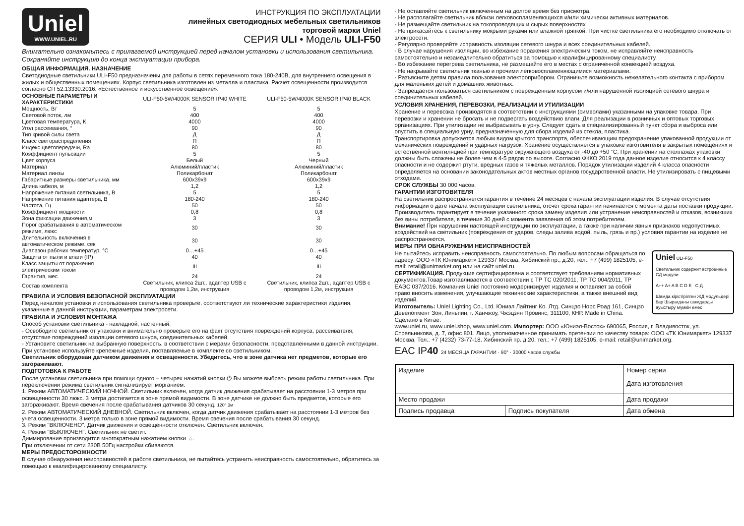Uniel
WWW.UNIEL.RU
ИНСТРУКЦИЯ ПО ЭКСПЛУАТАЦИИ
линейных светодиодных мебельных светильников
торговой марки Uniel
СЕРИЯ ULI • Модель ULI-F50
Внимательно ознакомьтесь с прилагаемой инструкцией перед началом установки и использования светильника. Сохраняйте инструкцию до конца эксплуатации прибора.
ОБЩАЯ ИНФОРМАЦИЯ. НАЗНАЧЕНИЕ
Светодиодные светильники ULI-F50 предназначены для работы в сетях переменного тока 180-240В, для внутреннего освещения в жилых и общественных помещениях. Корпус светильника изготовлен из металла и пластика. Расчет освещенности производится согласно СП 52.13330.2016. «Естественное и искусственное освещение».
| ОСНОВНЫЕ ПАРАМЕТРЫ И ХАРАКТЕРИСТИКИ | ULI-F50-5W/4000K SENSOR IP40 WHITE | ULI-F50-5W/4000K SENSOR IP40 BLACK |
| --- | --- | --- |
| Мощность, Вт | 5 | 5 |
| Световой поток, лм | 400 | 400 |
| Цветовая температура, К | 4000 | 4000 |
| Угол рассеивания, ° | 90 | 90 |
| Тип кривой силы света | Д | Д |
| Класс светораспределения | П | П |
| Индекс цветопередачи, Ra | 80 | 80 |
| Коэффициент пульсации | 5 | 5 |
| Цвет корпуса | Белый | Черный |
| Материал | Алюминий/пластик | Алюминий/пластик |
| Материал линзы | Поликарбонат | Поликарбонат |
| Габаритные размеры светильника, мм | 600х39х9 | 600х39х9 |
| Длина кабеля, м | 1,2 | 1,2 |
| Напряжение питания светильника, В | 5 | 5 |
| Напряжение питания адаптера, В | 180-240 | 180-240 |
| Частота, Гц | 50 | 50 |
| Коэффициент мощности | 0,8 | 0,8 |
| Зона фиксации движения,м | 3 | 3 |
| Порог срабатывания в автоматическом режиме, люкс | 30 | 30 |
| Длительность включения в автоматическом режиме, сек | 30 | 30 |
| Диапазон рабочих температур, °С | 0…+45 | 0…+45 |
| Защита от пыли и влаги (IP) | 40 | 40 |
| Класс защиты от поражения электрическим током | III | III |
| Гарантия, мес | 24 | 24 |
| Состав комплекта | Светильник, клипса 2шт., адаптер USB с проводом 1,2м, инструкция | Светильник, клипса 2шт., адаптер USB с проводом 1,2м, инструкция |
ПРАВИЛА И УСЛОВИЯ БЕЗОПАСНОЙ ЭКСПЛУАТАЦИИ
Перед началом установки и использования светильника проверьте, соответствуют ли технические характеристики изделия, указанные в данной инструкции, параметрам электросети.
ПРАВИЛА И УСЛОВИЯ МОНТАЖА
Способ установки светильника - накладной, настенный.
- Освободите светильник от упаковки и внимательно проверьте его на факт отсутствия повреждений корпуса, рассеивателя, отсутствие повреждений изоляции сетевого шнура, соединительных кабелей.
- Установите светильник на выбранную поверхность, в соответствии с мерами безопасности, представленными в данной инструкции. При установке используйте крепежные изделия, поставляемые в комплекте со светильником.
Светильник оборудован датчиком движения и освещенности. Убедитесь, что в зоне датчика нет предметов, которые его загораживают.
ПОДГОТОВКА К РАБОТЕ
После установки светильника при помощи одного – четырех нажатий кнопки ⏻ Вы можете выбрать режим работы светильника. При переключении режима светильник сигнализирует морганием.
1. Режим АВТОМАТИЧЕСКИЙ НОЧНОЙ. Светильник включен, когда датчик движения срабатывает на расстоянии 1-3 метров при освещенности 30 люкс. 3 метра достигается в зоне прямой видимости. В зоне датчике не должно быть предметов, которые его загораживают. Время свечения после срабатывания датчиков 30 секунд. 120° 3м
2. Режим АВТОМАТИЧЕСКИЙ ДНЕВНОЙ. Светильник включен, когда датчик движения срабатывает на расстоянии 1-3 метров без учета освещенности. 3 метра только в зоне прямой видимости. Время свечения после срабатывания 30 секунд.
3. Режим "ВКЛЮЧЕНО". Датчик движения и освещенности отключен. Светильник включен.
4. Режим "ВЫКЛЮЧЕН". Светильник не светит.
Диммирование производится многократным нажатием кнопки ☼.
При отключении от сети 230В 50Гц настройки сбиваются.
МЕРЫ ПРЕДОСТОРОЖНОСТИ
В случае обнаружения неисправностей в работе светильника, не пытайтесь устранить неисправность самостоятельно, обратитесь за помощью к квалифицированному специалисту.
- Не оставляйте светильник включенным на долгое время без присмотра.
- Не располагайте светильник вблизи легковоспламеняющихся и/или химически активных материалов.
- Не размещайте светильник на токопроводящих и сырых поверхностях
- Не прикасайтесь к светильнику мокрыми руками или влажной тряпкой. При чистке светильника его необходимо отключать от электросети.
- Регулярно проверяйте исправность изоляции сетевого шнура и всех соединительных кабелей.
- В случае нарушения изоляции, во избежание поражения электрическим током, не исправляйте неисправность самостоятельно и незамедлительно обратиться за помощью к квалифицированному специалисту.
- Во избежание перегрева светильника, не размещайте его в местах с ограниченной конвекцией воздуха.
- Не накрывайте светильник тканью и прочими легковоспламеняющимися материалами.
- Разъясните детям правила пользования электроприбором. Ограничьте возможность нежелательного контакта с прибором для маленьких детей и домашних животных.
- Запрещается пользоваться светильником с поврежденным корпусом и/или нарушенной изоляцией сетевого шнура и соединительных кабелей.
УСЛОВИЯ ХРАНЕНИЯ, ПЕРЕВОЗКИ, РЕАЛИЗАЦИИ И УТИЛИЗАЦИИ
Хранение и перевозка производятся в соответствии с инструкциями (символами) указанными на упаковке товара. При перевозки и хранении не бросать и не подвергать воздействию влаги. Для реализации в розничных и оптовых торговых организациях. При утилизации не выбрасывать в урну. Следует сдать в специализированный пункт сбора и выброса или опустить в специальную урну, предназначенную для сбора изделий из стекла, пластика.
Транспортировка допускается любым видом крытого транспорта, обеспечивающим предохранение упакованной продукции от механических повреждений и ударных нагрузок. Хранение осуществляется в упаковке изготовителя в закрытых помещениях и естественной вентиляцией при температуре окружающего воздуха от -40 до +50 °С. При хранении на стеллажах упаковки должны быть сложены не более чем в 4-5 рядов по высоте. Согласно ФККО 2019 года данное изделие относится к 4 классу опасности и не содержит ртути, вредных газов и тяжелых металлов. Порядок утилизации изделий 4 класса опасности определяется на основании законодательных актов местных органов государственной власти. Не утилизировать с пищевыми отходами.
СРОК СЛУЖБЫ 30 000 часов.
ГАРАНТИИ ИЗГОТОВИТЕЛЯ
На светильник распространяется гарантия в течение 24 месяцев с начала эксплуатации изделия. В случае отсутствия информации о дате начала эксплуатации светильника, отсчет срока гарантии начинается с момента даты поставки продукции. Производитель гарантирует в течение указанного срока замену изделия или устранение неисправностей и отказов, возникших без вины потребителя, в течение 30 дней с момента заявления об этом потребителем.
Внимание! При нарушении настоящей инструкции по эксплуатации, а также при наличии явных признаков недопустимых воздействий на светильник (повреждения от ударов, следы залива водой, пыль, грязь и пр.) условия гарантии на изделие не распространяются.
МЕРЫ ПРИ ОБНАРУЖЕНИИ НЕИСПРАВНОСТЕЙ
Uniel ULI-F50
Светильник содержит встроенные СД модули
A++ A+ A B C D E C Д
Шамда кірістірілген ЖД модульдері бар Шырағданы шамдарды ауыстыру мүмкін емес
Не пытайтесь исправить неисправность самостоятельно. По любым вопросам обращаться по адресу: ООО «ТК Юнимаркет» 129337 Москва, Хибинский пр., д.20, тел.: +7 (499) 1825105, e-mail: retail@unimarket.org или на сайт uniel.ru.
СЕРТИФИКАЦИЯ. Продукция сертифицирована и соответствует требованиям нормативных документов.Товар изготавливается в соответствии с ТР ТС 020/2011, ТР ТС 004/2011, ТР ЕАЭС 037/2016. Компания Uniel постоянно модернизирует изделия и оставляет за собой право вносить изменения, улучшающие технические характеристики, а также внешний вид изделий.
Изготовитель: Uniel Lighting Co., Ltd. Юниэл Лайтинг Ко. Лтд. Синцзо Норс Роад 161, Синцзо Девелопмент Зон, Линьпин, г. Ханчжоу, Чжэцзян Провинс, 311100, КНР. Made in China. Сделано в Китае.
www.uniel.ru, www.uniel.shop, www.uniel.com. Импортер: ООО «Юниэл-Восток» 690065, Россия, г. Владивосток, ул. Стрельникова, д. 7, офис 801. Лицо, уполномоченное принимать претензии по качеству товара: ООО «ТК Юнимаркет» 129337 Москва, Тел.: +7 (4232) 73-77-18. Хибинский пр. д.20, тел.: +7 (499) 1825105, e-mail: retail@unimarket.org.
EAC IP40 24 МЕСЯЦА ГАРАНТИИ · 90° · 30000 часов службы
| Изделие | | Номер серии Дата изготовления |
| Место продажи | | Дата продажи |
| Подпись продавца | Подпись покупателя | Дата обмена |